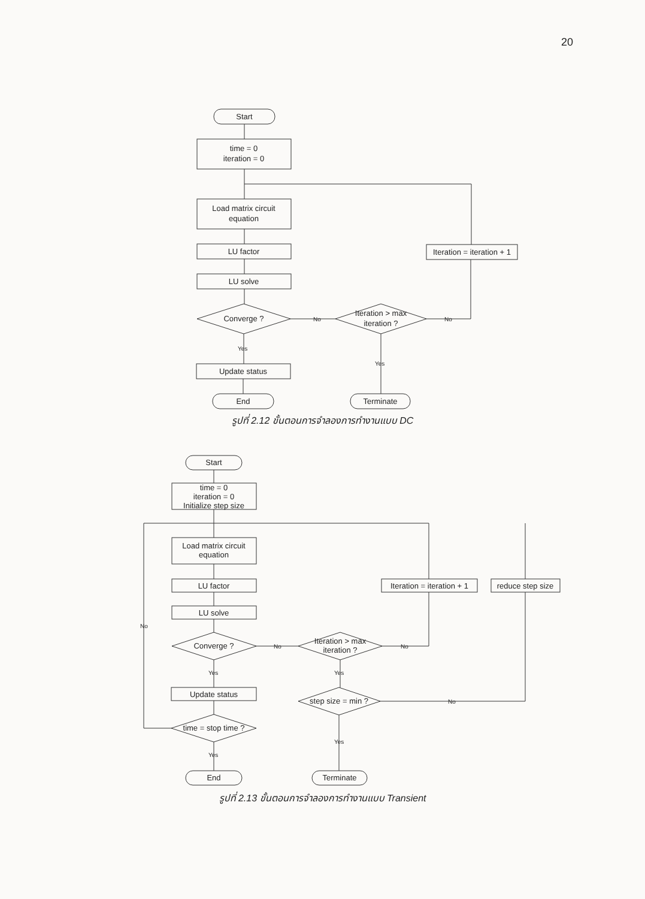20
Start
time = 0
iteration = 0
Load matrix circuit
equation
LU factor
LU solve
Converge ?
Iteration > max
iteration ?
Iteration = iteration + 1
Update status
End
Terminate
No
No
Yes
Yes
Start
time = 0
iteration = 0
Initialize step size
Load matrix circuit
equation
LU factor
LU solve
Converge ?
Iteration > max
iteration ?
Iteration = iteration + 1
reduce step size
Update status
time = stop time ?
step size = min ?
End
Terminate
No
No
No
No
Yes
Yes
Yes
Yes
รูปที่ 2.12 ขั้นตอนการจำลองการทำงานแบบ DC
รูปที่ 2.13 ขั้นตอนการจำลองการทำงานแบบ Transient